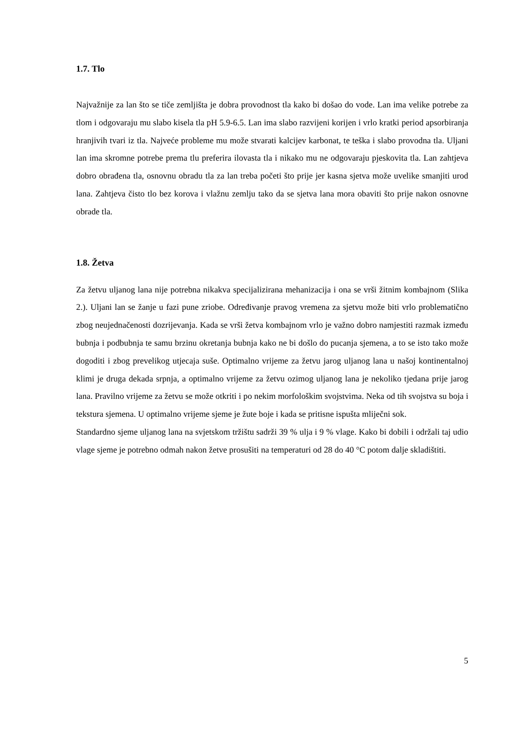1.7. Tlo
Najvažnije za lan što se tiče zemljišta je dobra provodnost tla kako bi došao do vode. Lan ima velike potrebe za tlom i odgovaraju mu slabo kisela tla pH 5.9-6.5. Lan ima slabo razvijeni korijen i vrlo kratki period apsorbiranja hranjivih tvari iz tla. Najveće probleme mu može stvarati kalcijev karbonat, te teška i slabo provodna tla. Uljani lan ima skromne potrebe prema tlu preferira ilovasta tla i nikako mu ne odgovaraju pjeskovita tla. Lan zahtjeva dobro obrađena tla, osnovnu obradu tla za lan treba početi što prije jer kasna sjetva može uvelike smanjiti urod lana. Zahtjeva čisto tlo bez korova i vlažnu zemlju tako da se sjetva lana mora obaviti što prije nakon osnovne obrade tla.
1.8. Žetva
Za žetvu uljanog lana nije potrebna nikakva specijalizirana mehanizacija i ona se vrši žitnim kombajnom (Slika 2.). Uljani lan se žanje u fazi pune zriobe. Određivanje pravog vremena za sjetvu može biti vrlo problematično zbog neujednačenosti dozrijevanja. Kada se vrši žetva kombajnom vrlo je važno dobro namjestiti razmak između bubnja i podbubnja te samu brzinu okretanja bubnja kako ne bi došlo do pucanja sjemena, a to se isto tako može dogoditi i zbog prevelikog utjecaja suše. Optimalno vrijeme za žetvu jarog uljanog lana u našoj kontinentalnoj klimi je druga dekada srpnja, a optimalno vrijeme za žetvu ozimog uljanog lana je nekoliko tjedana prije jarog lana. Pravilno vrijeme za žetvu se može otkriti i po nekim morfološkim svojstvima. Neka od tih svojstva su boja i tekstura sjemena. U optimalno vrijeme sjeme je žute boje i kada se pritisne ispušta mliječni sok.
Standardno sjeme uljanog lana na svjetskom tržištu sadrži 39 % ulja i 9 % vlage. Kako bi dobili i održali taj udio vlage sjeme je potrebno odmah nakon žetve prosušiti na temperaturi od 28 do 40 °C potom dalje skladištiti.
5